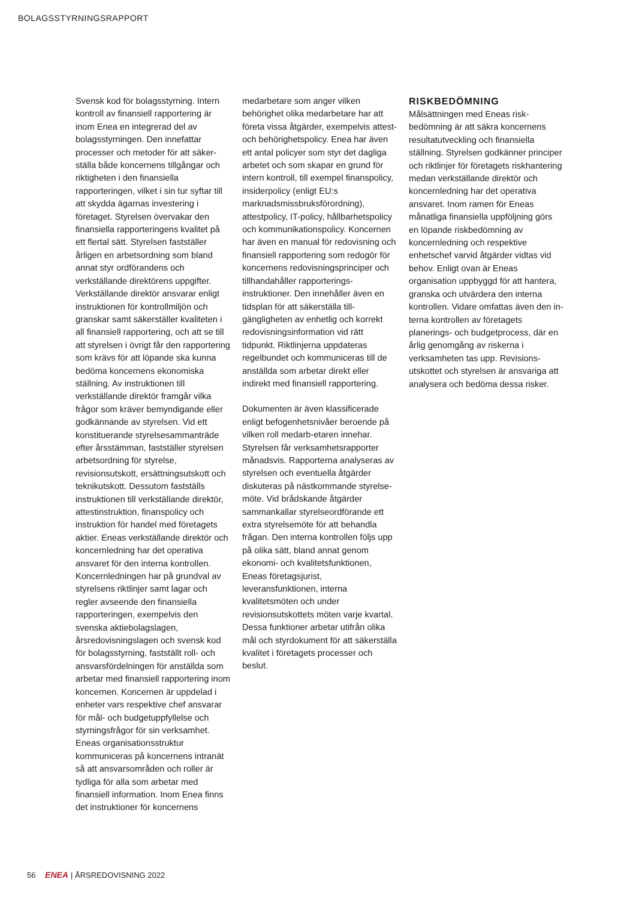BOLAGSSTYRNINGSRAPPORT
Svensk kod för bolagsstyrning. Intern kontroll av finansiell rapportering är inom Enea en integrerad del av bolagsstyrningen. Den innefattar processer och metoder för att säker­ställa både koncernens tillgångar och riktigheten i den finansiella rapporteringen, vilket i sin tur syftar till att skydda ägarnas investering i företaget. Styrelsen övervakar den finansiella rapporteringens kvalitet på ett flertal sätt. Styrelsen fastställer årligen en arbetsordning som bland annat styr ordförandens och verkställande direktörens uppgifter. Verkställande direktör ansvarar enligt instruktionen för kontrollmiljön och granskar samt säkerställer kvaliteten i all finansiell rapportering, och att se till att styrelsen i övrigt får den rapportering som krävs för att löpande ska kunna bedöma koncernens ekonomiska ställning. Av instruktionen till verkställande direktör framgår vilka frågor som kräver bemyndigande eller godkännande av styrelsen. Vid ett konstituerande styrelsesammanträde efter årsstämman, fastställer styrelsen arbetsordning för styrelse, revisionsutskott, ersättningsutskott och teknikutskott. Dessutom fastställs instruktionen till verkställande direk­tör, attestinstruktion, finanspolicy och instruktion för handel med företagets aktier. Eneas verkställande direktör och koncernledning har det operativa ansvaret för den interna kontrollen. Koncernledningen har på grundval av styrelsens riktlinjer samt lagar och regler avseende den finansiella rapporteringen, exempelvis den svenska aktiebolagslagen, årsredovisningslagen och svensk kod för bolagsstyrning, fastställt roll- och ansvarsfördelningen för anställda som arbetar med finansiell rapportering inom koncernen. Koncernen är uppdelad i enheter vars respektive chef ansvarar för mål- och budgetuppfyllelse och styrningsfrågor för sin verksamhet. Eneas organisationsstruktur kommuniceras på koncernens intranät så att ansvarsområden och roller är tydliga för alla som arbetar med finansiell information. Inom Enea finns det instruktioner för koncernens
medarbetare som anger vilken behörighet olika medarbetare har att företa vissa åtgärder, exempelvis attest- och behörighetspolicy. Enea har även ett antal policyer som styr det dagliga arbetet och som skapar en grund för intern kontroll, till exempel finanspolicy, insiderpolicy (enligt EU:s marknadsmissbruksförordning), attestpolicy, IT-policy, hållbarhets­policy och kommunikationspolicy. Koncernen har även en manual för redovisning och finansiell rapportering som redogör för koncernens redovisningsprinciper och tillhandahåller rapporterings­instruktioner. Den innehåller även en tidsplan för att säkerställa till­gängligheten av enhetlig och korrekt redovisningsinformation vid rätt tidpunkt. Riktlinjerna uppdateras regelbundet och kommuniceras till de anställda som arbetar direkt eller indirekt med finansiell rapportering.
Dokumenten är även klassificerade enligt befogenhetsnivåer beroende på vilken roll medarb-etaren innehar. Styrelsen får verksamhetsrapporter månadsvis. Rapporterna analyseras av styrelsen och eventuella åtgärder diskuteras på nästkommande styrelse­möte. Vid brådskande åtgärder sammankallar styrelseordförande ett extra styrelsemöte för att behandla frågan. Den interna kontrollen följs upp på olika sätt, bland annat genom ekonomi- och kvalitetsfunktionen, Eneas företagsjurist, leveransfunktionen, interna kvalitetsmöten och under revisionsutskottets möten varje kvartal. Dessa funktioner arbetar utifrån olika mål och styrdokument för att säkerställa kvalitet i företagets processer och beslut.
RISKBEDÖMNING
Målsättningen med Eneas risk­bedömning är att säkra koncernens resultatutveckling och finansiella ställning. Styrelsen godkänner principer och riktlinjer för företagets riskhantering medan verkställande direktör och koncernledning har det operativa ansvaret. Inom ramen för Eneas månatliga finansiella uppföljning görs en löpande risk­bedömning av koncernledning och respektive enhetschef varvid åtgärder vidtas vid behov. Enligt ovan är Eneas organisation upp­byggd för att hantera, granska och utvärdera den interna kontrollen. Vidare omfattas även den in­terna kontrollen av företagets planerings- och budgetprocess, där en årlig genomgång av riskerna i verksamheten tas upp. Revisions­utskottet och styrelsen är ansvariga att analysera och bedöma dessa risker.
56 ENEA | ÅRSREDOVISNING 2022